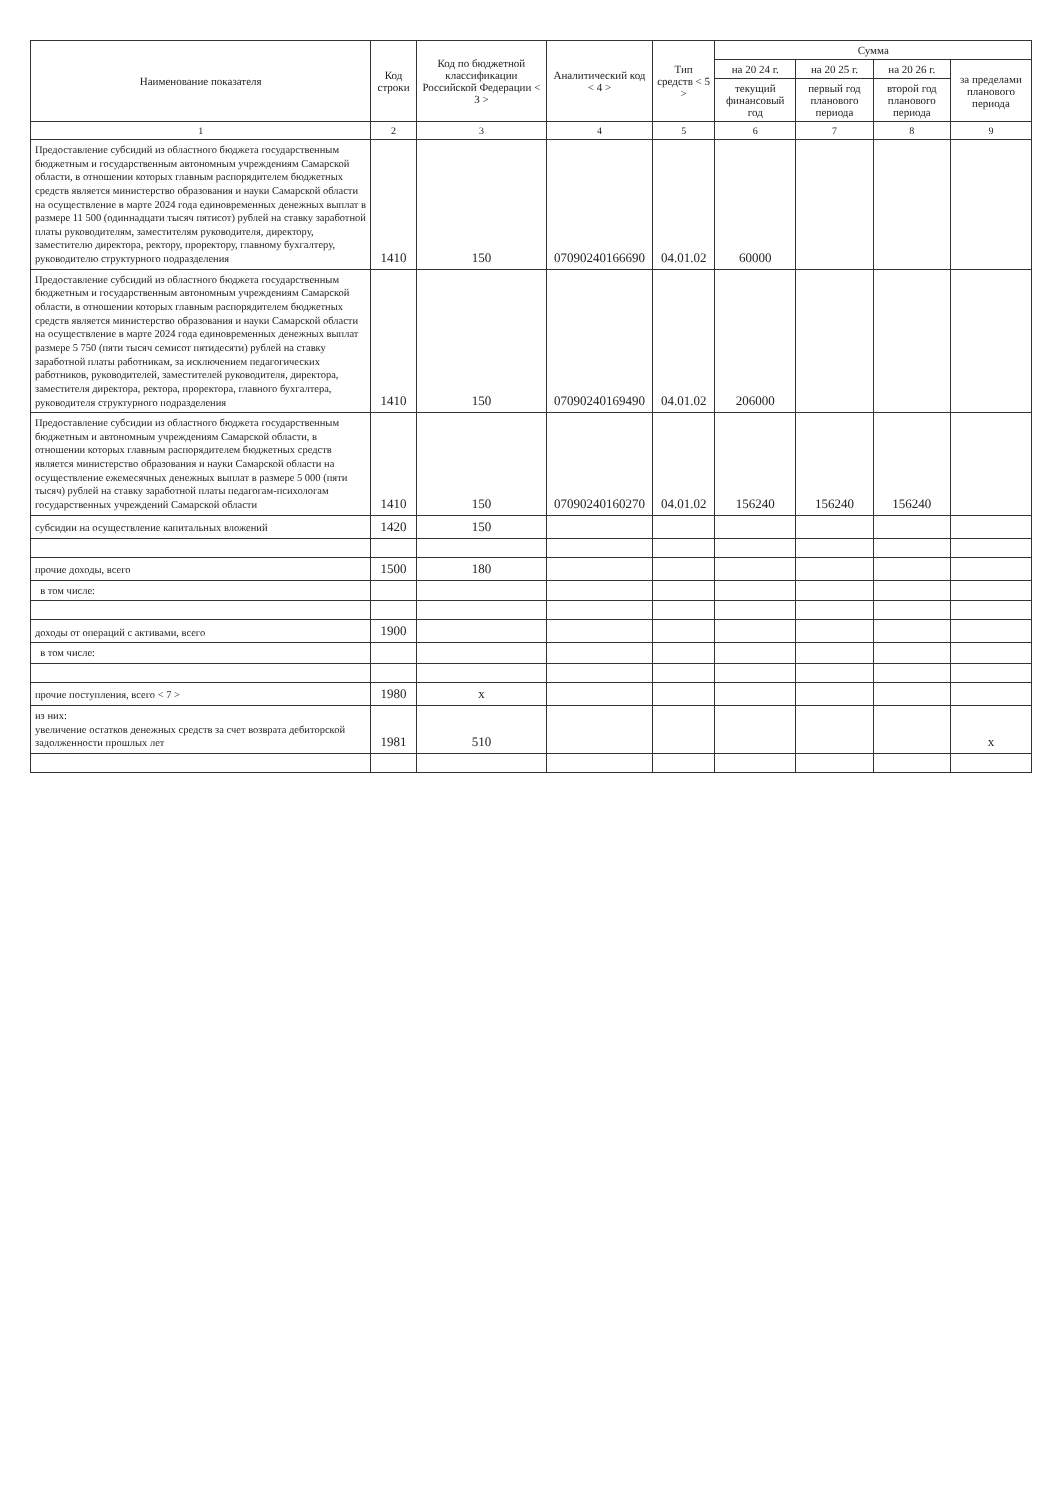| Наименование показателя | Код строки | Код по бюджетной классификации Российской Федерации < 3 > | Аналитический код < 4 > | Тип средств < 5 > | Сумма | | | |
| --- | --- | --- | --- | --- | --- | --- | --- | --- |
| | | | | | на 20 24 г. | на 20 25 г. | на 20 26 г. | за пределами планового периода |
| | | | | | текущий финансовый год | первый год планового периода | второй год планового периода | |
| 1 | 2 | 3 | 4 | 5 | 6 | 7 | 8 | 9 |
| Предоставление субсидий из областного бюджета государственным бюджетным и государственным автономным учреждениям Самарской области, в отношении которых главным распорядителем бюджетных средств является министерство образования и науки Самарской области на осуществление в марте 2024 года единовременных денежных выплат в размере 11 500 (одиннадцати тысяч пятисот) рублей на ставку заработной платы руководителям, заместителям руководителя, директору, заместителю директора, ректору, проректору, главному бухгалтеру, руководителю структурного подразделения | 1410 | 150 | 07090240166690 | 04.01.02 | 60000 | | | |
| Предоставление субсидий из областного бюджета государственным бюджетным и государственным автономным учреждениям Самарской области, в отношении которых главным распорядителем бюджетных средств является министерство образования и науки Самарской области на осуществление в марте 2024 года единовременных денежных выплат размере 5 750 (пяти тысяч семисот пятидесяти) рублей на ставку заработной платы работникам, за исключением педагогических работников, руководителей, заместителей руководителя, директора, заместителя директора, ректора, проректора, главного бухгалтера, руководителя структурного подразделения | 1410 | 150 | 07090240169490 | 04.01.02 | 206000 | | | |
| Предоставление субсидии из областного бюджета государственным бюджетным и автономным учреждениям Самарской области, в отношении которых главным распорядителем бюджетных средств является министерство образования и науки Самарской области на осуществление ежемесячных денежных выплат в размере 5 000 (пяти тысяч) рублей на ставку заработной платы педагогам-психологам государственных учреждений Самарской области | 1410 | 150 | 07090240160270 | 04.01.02 | 156240 | 156240 | 156240 | |
| субсидии на осуществление капитальных вложений | 1420 | 150 | | | | | | |
| прочие доходы, всего | 1500 | 180 | | | | | | |
| в том числе: | | | | | | | | |
| доходы от операций с активами, всего | 1900 | | | | | | | |
| в том числе: | | | | | | | | |
| прочие поступления, всего < 7 > | 1980 | x | | | | | | |
| из них: увеличение остатков денежных средств за счет возврата дебиторской задолженности прошлых лет | 1981 | 510 | | | | | | x |